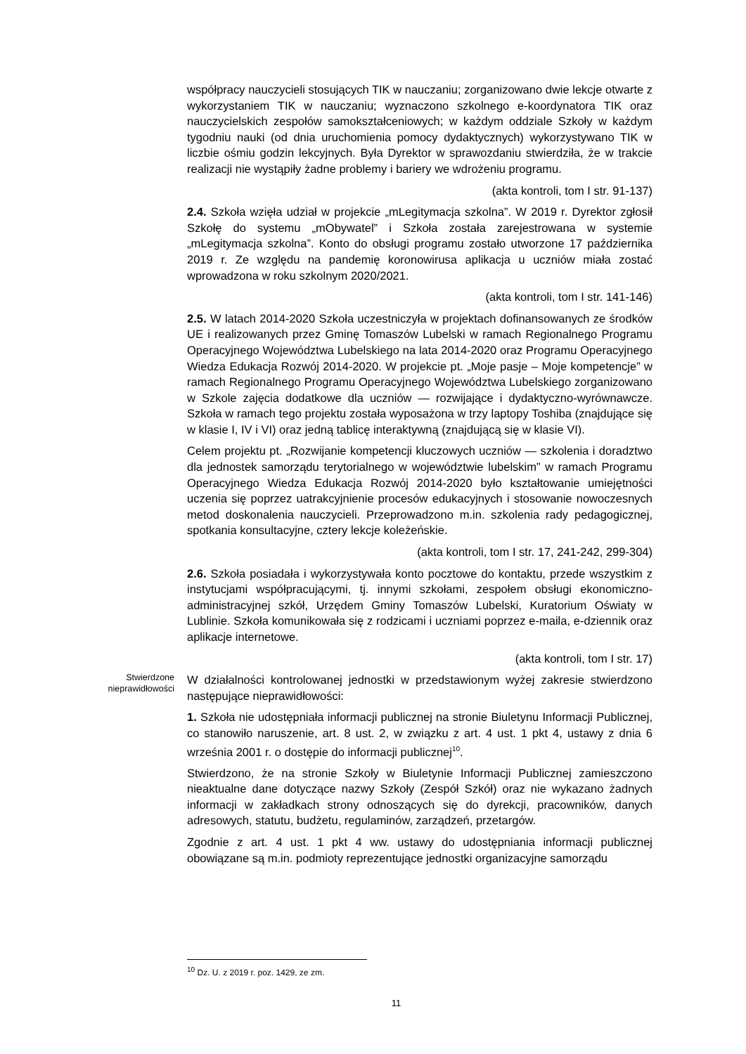współpracy nauczycieli stosujących TIK w nauczaniu; zorganizowano dwie lekcje otwarte z wykorzystaniem TIK w nauczaniu; wyznaczono szkolnego e-koordynatora TIK oraz nauczycielskich zespołów samokształceniowych; w każdym oddziale Szkoły w każdym tygodniu nauki (od dnia uruchomienia pomocy dydaktycznych) wykorzystywano TIK w liczbie ośmiu godzin lekcyjnych. Była Dyrektor w sprawozdaniu stwierdziła, że w trakcie realizacji nie wystąpiły żadne problemy i bariery we wdrożeniu programu.
(akta kontroli, tom I str. 91-137)
2.4. Szkoła wzięła udział w projekcie „mLegitymacja szkolna”. W 2019 r. Dyrektor zgłosił Szkołę do systemu „mObywatel” i Szkoła została zarejestrowana w systemie „mLegitymacja szkolna”. Konto do obsługi programu zostało utworzone 17 października 2019 r. Ze względu na pandemię koronowirusa aplikacja u uczniów miała zostać wprowadzona w roku szkolnym 2020/2021.
(akta kontroli, tom I str. 141-146)
2.5. W latach 2014-2020 Szkoła uczestniczyła w projektach dofinansowanych ze środków UE i realizowanych przez Gminę Tomaszów Lubelski w ramach Regionalnego Programu Operacyjnego Województwa Lubelskiego na lata 2014-2020 oraz Programu Operacyjnego Wiedza Edukacja Rozwój 2014-2020. W projekcie pt. „Moje pasje – Moje kompetencje” w ramach Regionalnego Programu Operacyjnego Województwa Lubelskiego zorganizowano w Szkole zajęcia dodatkowe dla uczniów — rozwijające i dydaktyczno-wyrównawcze. Szkoła w ramach tego projektu została wyposażona w trzy laptopy Toshiba (znajdujące się w klasie I, IV i VI) oraz jedną tablicę interaktywną (znajdującą się w klasie VI).
Celem projektu pt. „Rozwijanie kompetencji kluczowych uczniów — szkolenia i doradztwo dla jednostek samorządu terytorialnego w województwie lubelskim” w ramach Programu Operacyjnego Wiedza Edukacja Rozwój 2014-2020 było kształtowanie umiejętności uczenia się poprzez uatrakcyjnienie procesów edukacyjnych i stosowanie nowoczesnych metod doskonalenia nauczycieli. Przeprowadzono m.in. szkolenia rady pedagogicznej, spotkania konsultacyjne, cztery lekcje koleżeńskie.
(akta kontroli, tom I str. 17, 241-242, 299-304)
2.6. Szkoła posiadała i wykorzystywała konto pocztowe do kontaktu, przede wszystkim z instytucjami współpracującymi, tj. innymi szkołami, zespołem obsługi ekonomiczno-administracyjnej szkół, Urzędem Gminy Tomaszów Lubelski, Kuratorium Oświaty w Lublinie. Szkoła komunikowała się z rodzicami i uczniami poprzez e-maila, e-dziennik oraz aplikacje internetowe.
(akta kontroli, tom I str. 17)
Stwierdzone nieprawidłowości
W działalności kontrolowanej jednostki w przedstawionym wyżej zakresie stwierdzono następujące nieprawidłowości:
1. Szkoła nie udostępniała informacji publicznej na stronie Biuletynu Informacji Publicznej, co stanowiło naruszenie, art. 8 ust. 2, w związku z art. 4 ust. 1 pkt 4, ustawy z dnia 6 września 2001 r. o dostępie do informacji publicznej<sup>10</sup>.
Stwierdzono, że na stronie Szkoły w Biuletynie Informacji Publicznej zamieszczono nieaktualne dane dotyczące nazwy Szkoły (Zespół Szkół) oraz nie wykazano żadnych informacji w zakładkach strony odnoszących się do dyrekcji, pracowników, danych adresowych, statutu, budżetu, regulaminów, zarządzeń, przetargów.
Zgodnie z art. 4 ust. 1 pkt 4 ww. ustawy do udostępniania informacji publicznej obowiązane są m.in. podmioty reprezentujące jednostki organizacyjne samorządu
<sup>10</sup> Dz. U. z 2019 r. poz. 1429, ze zm.
11